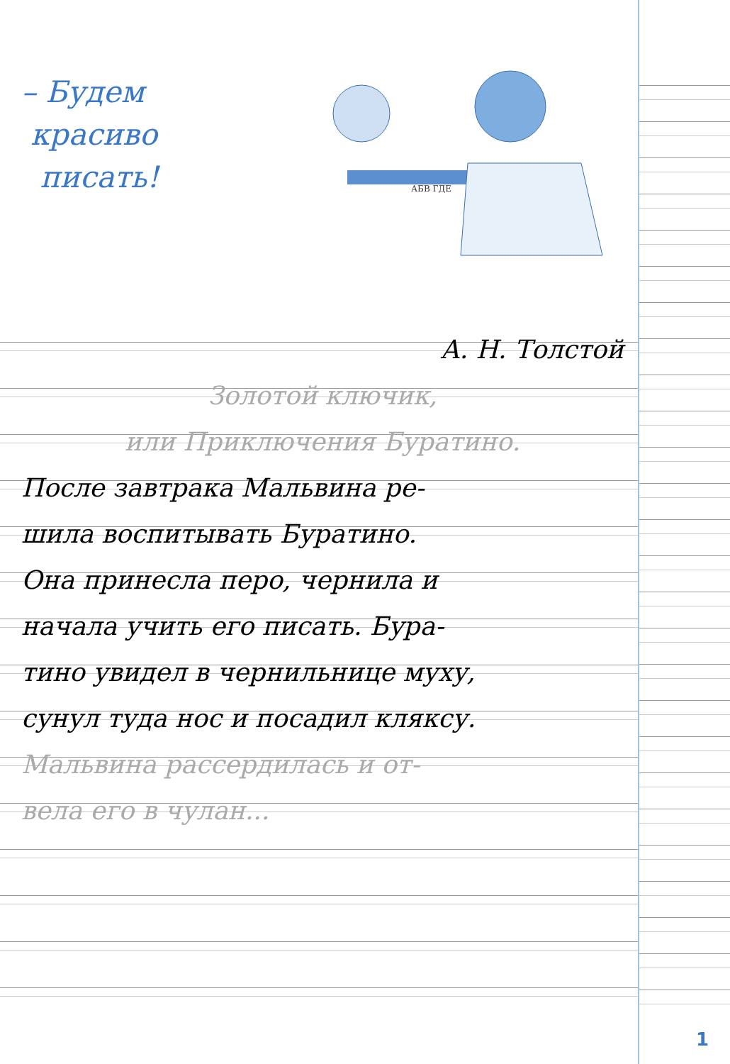– Будем
красиво
писать!
АБВ ГДЕ
А. Н. Толстой
Золотой ключик,
или Приключения Буратино.
После завтрака Мальвина ре-
шила воспитывать Буратино.
Она принесла перо, чернила и
начала учить его писать. Бура-
тино увидел в чернильнице муху,
сунул туда нос и посадил кляксу.
Мальвина рассердилась и от-
вела его в чулан...
1